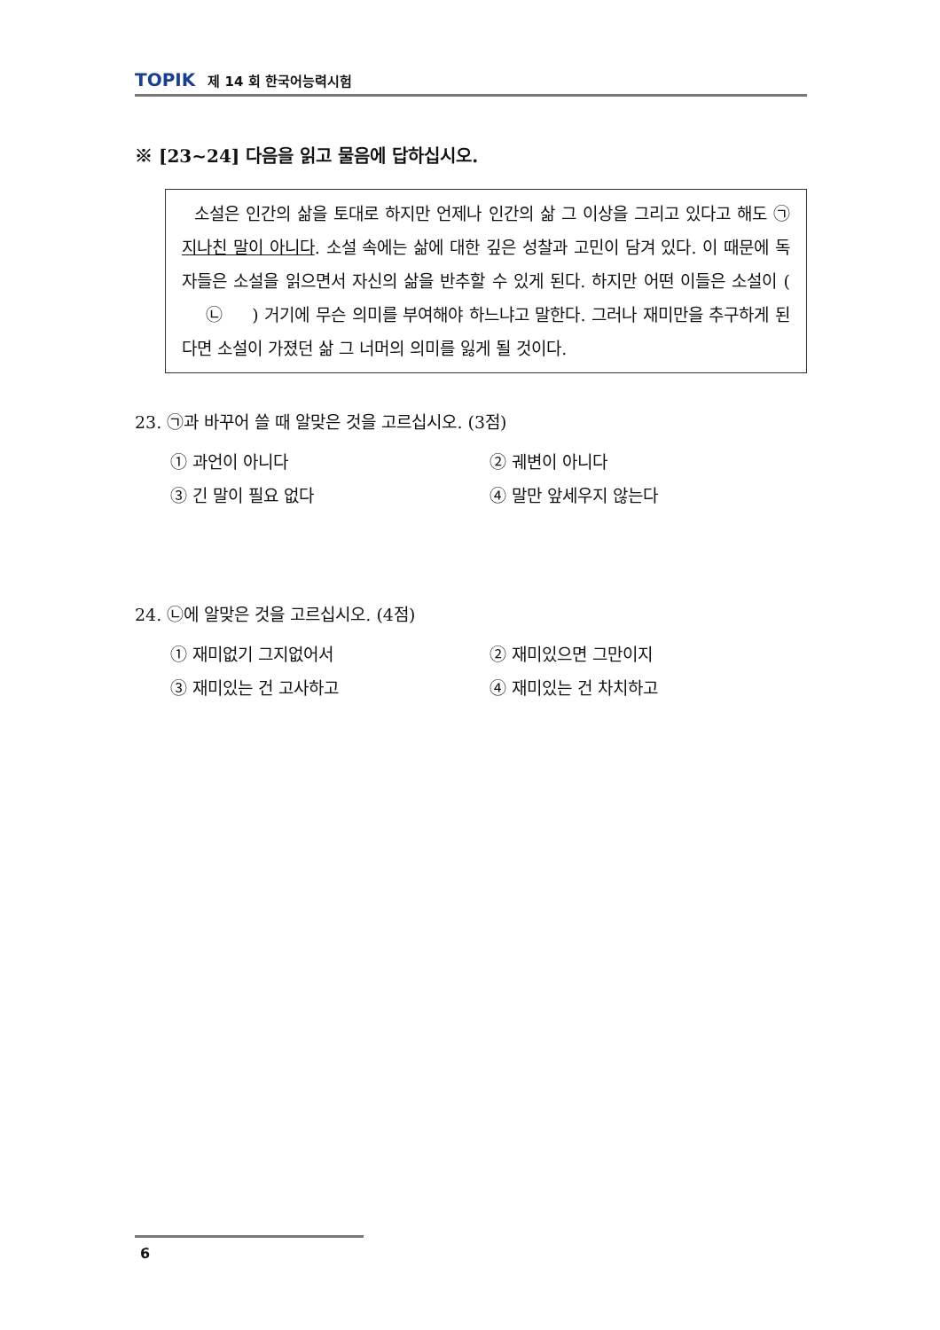TOPIK 제 14 회 한국어능력시험
※ [23~24] 다음을 읽고 물음에 답하십시오.
소설은 인간의 삶을 토대로 하지만 언제나 인간의 삶 그 이상을 그리고 있다고 해도 ㉠지나친 말이 아니다. 소설 속에는 삶에 대한 깊은 성찰과 고민이 담겨 있다. 이 때문에 독자들은 소설을 읽으면서 자신의 삶을 반추할 수 있게 된다. 하지만 어떤 이들은 소설이 ( ㉡ ) 거기에 무슨 의미를 부여해야 하느냐고 말한다. 그러나 재미만을 추구하게 된다면 소설이 가졌던 삶 그 너머의 의미를 잃게 될 것이다.
23. ㉠과 바꾸어 쓸 때 알맞은 것을 고르십시오. (3점)
① 과언이 아니다
② 궤변이 아니다
③ 긴 말이 필요 없다
④ 말만 앞세우지 않는다
24. ㉡에 알맞은 것을 고르십시오. (4점)
① 재미없기 그지없어서
② 재미있으면 그만이지
③ 재미있는 건 고사하고
④ 재미있는 건 차치하고
6